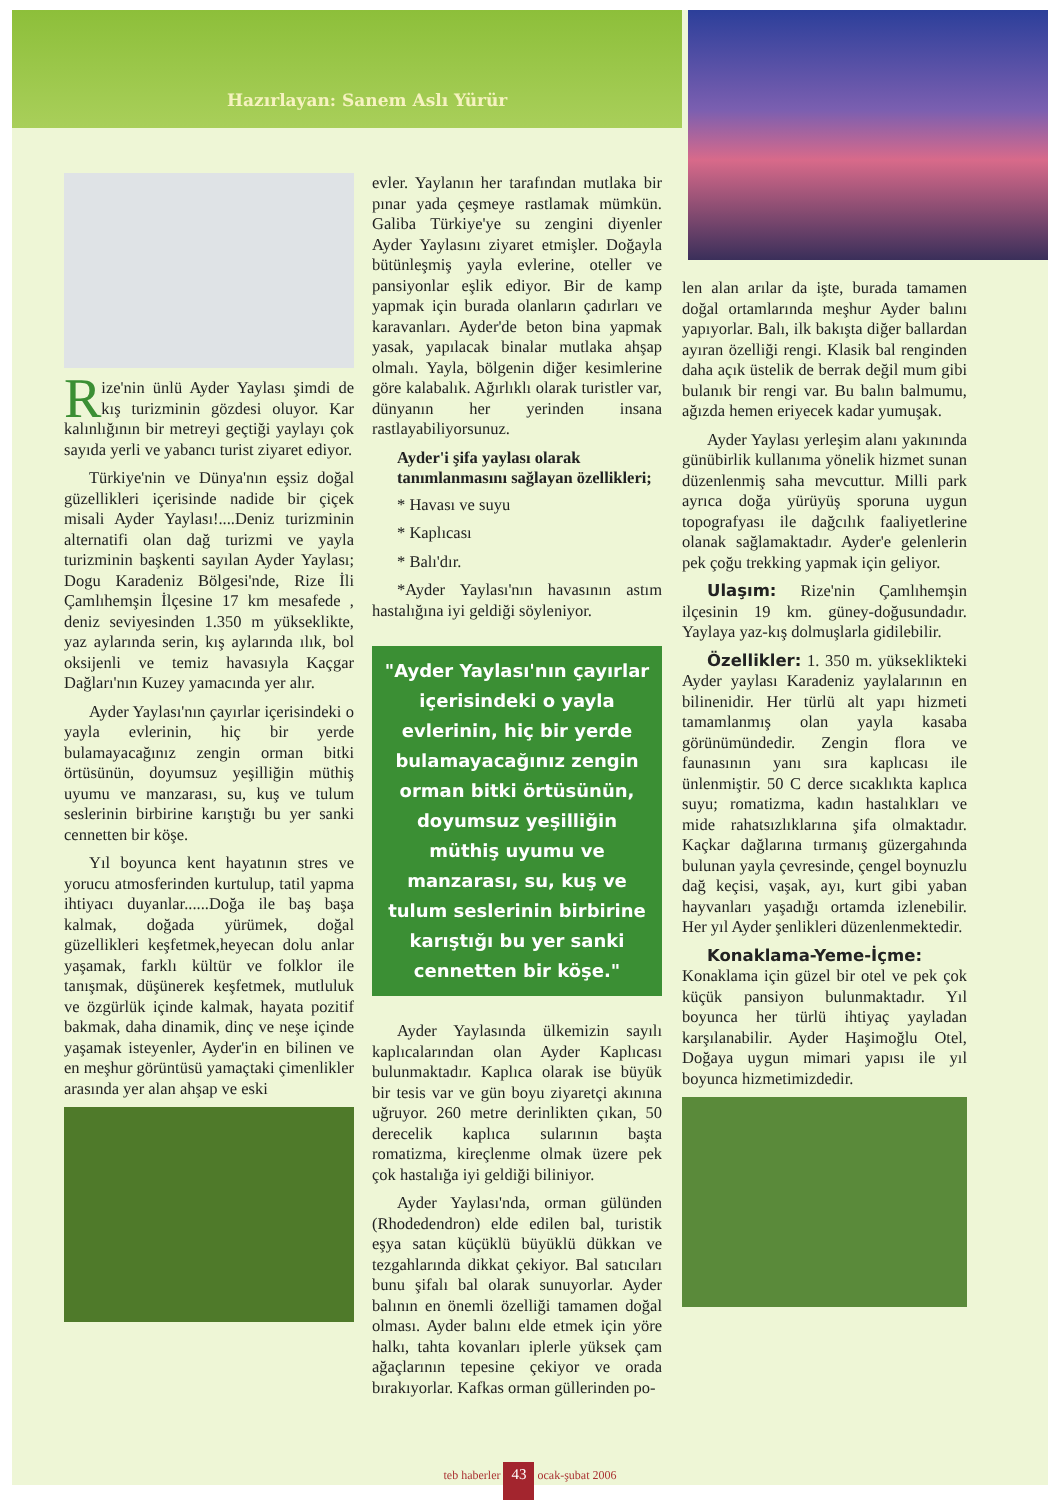Hazırlayan: Sanem Aslı Yürür
Rize'nin ünlü Ayder Yaylası şimdi de kış turizminin gözdesi oluyor. Kar kalınlığının bir metreyi geçtiği yaylayı çok sayıda yerli ve yabancı turist ziyaret ediyor.
Türkiye'nin ve Dünya'nın eşsiz doğal güzellikleri içerisinde nadide bir çiçek misali Ayder Yaylası!....Deniz turizminin alternatifi olan dağ turizmi ve yayla turizminin başkenti sayılan Ayder Yaylası; Dogu Karadeniz Bölgesi'nde, Rize İli Çamlıhemşin İlçesine 17 km mesafede , deniz seviyesinden 1.350 m yükseklikte, yaz aylarında serin, kış aylarında ılık, bol oksijenli ve temiz havasıyla Kaçgar Dağları'nın Kuzey yamacında yer alır.
Ayder Yaylası'nın çayırlar içerisindeki o yayla evlerinin, hiç bir yerde bulamayacağınız zengin orman bitki örtüsünün, doyumsuz yeşilliğin müthiş uyumu ve manzarası, su, kuş ve tulum seslerinin birbirine karıştığı bu yer sanki cennetten bir köşe.
Yıl boyunca kent hayatının stres ve yorucu atmosferinden kurtulup, tatil yapma ihtiyacı duyanlar......Doğa ile baş başa kalmak, doğada yürümek, doğal güzellikleri keşfetmek,heyecan dolu anlar yaşamak, farklı kültür ve folklor ile tanışmak, düşünerek keşfetmek, mutluluk ve özgürlük içinde kalmak, hayata pozitif bakmak, daha dinamik, dinç ve neşe içinde yaşamak isteyenler, Ayder'in en bilinen ve en meşhur görüntüsü yamaçtaki çimenlikler arasında yer alan ahşap ve eski
evler. Yaylanın her tarafından mutlaka bir pınar yada çeşmeye rastlamak mümkün. Galiba Türkiye'ye su zengini diyenler Ayder Yaylasını ziyaret etmişler. Doğayla bütünleşmiş yayla evlerine, oteller ve pansiyonlar eşlik ediyor. Bir de kamp yapmak için burada olanların çadırları ve karavanları. Ayder'de beton bina yapmak yasak, yapılacak binalar mutlaka ahşap olmalı. Yayla, bölgenin diğer kesimlerine göre kalabalık. Ağırlıklı olarak turistler var, dünyanın her yerinden insana rastlayabiliyorsunuz.
Ayder'i şifa yaylası olarak tanımlanmasını sağlayan özellikleri;
* Havası ve suyu
* Kaplıcası
* Balı'dır.
*Ayder Yaylası'nın havasının astım hastalığına iyi geldiği söyleniyor.
"Ayder Yaylası'nın çayırlar içerisindeki o yayla evlerinin, hiç bir yerde bulamayacağınız zengin orman bitki örtüsünün, doyumsuz yeşilliğin müthiş uyumu ve manzarası, su, kuş ve tulum seslerinin birbirine karıştığı bu yer sanki cennetten bir köşe."
Ayder Yaylasında ülkemizin sayılı kaplıcalarından olan Ayder Kaplıcası bulunmaktadır. Kaplıca olarak ise büyük bir tesis var ve gün boyu ziyaretçi akınına uğruyor. 260 metre derinlikten çıkan, 50 derecelik kaplıca sularının başta romatizma, kireçlenme olmak üzere pek çok hastalığa iyi geldiği biliniyor.
Ayder Yaylası'nda, orman gülünden (Rhodedendron) elde edilen bal, turistik eşya satan küçüklü büyüklü dükkan ve tezgahlarında dikkat çekiyor. Bal satıcıları bunu şifalı bal olarak sunuyorlar. Ayder balının en önemli özelliği tamamen doğal olması. Ayder balını elde etmek için yöre halkı, tahta kovanları iplerle yüksek çam ağaçlarının tepesine çekiyor ve orada bırakıyorlar. Kafkas orman güllerinden po-
len alan arılar da işte, burada tamamen doğal ortamlarında meşhur Ayder balını yapıyorlar. Balı, ilk bakışta diğer ballardan ayıran özelliği rengi. Klasik bal renginden daha açık üstelik de berrak değil mum gibi bulanık bir rengi var. Bu balın balmumu, ağızda hemen eriyecek kadar yumuşak.
Ayder Yaylası yerleşim alanı yakınında günübirlik kullanıma yönelik hizmet sunan düzenlenmiş saha mevcuttur. Milli park ayrıca doğa yürüyüş sporuna uygun topografyası ile dağcılık faaliyetlerine olanak sağlamaktadır. Ayder'e gelenlerin pek çoğu trekking yapmak için geliyor.
Ulaşım: Rize'nin Çamlıhemşin ilçesinin 19 km. güney-doğusundadır. Yaylaya yaz-kış dolmuşlarla gidilebilir.
Özellikler: 1. 350 m. yükseklikteki Ayder yaylası Karadeniz yaylalarının en bilinenidir. Her türlü alt yapı hizmeti tamamlanmış olan yayla kasaba görünümündedir. Zengin flora ve faunasının yanı sıra kaplıcası ile ünlenmiştir. 50 C derce sıcaklıkta kaplıca suyu; romatizma, kadın hastalıkları ve mide rahatsızlıklarına şifa olmaktadır. Kaçkar dağlarına tırmanış güzergahında bulunan yayla çevresinde, çengel boynuzlu dağ keçisi, vaşak, ayı, kurt gibi yaban hayvanları yaşadığı ortamda izlenebilir. Her yıl Ayder şenlikleri düzenlenmektedir.
Konaklama-Yeme-İçme: Konaklama için güzel bir otel ve pek çok küçük pansiyon bulunmaktadır. Yıl boyunca her türlü ihtiyaç yayladan karşılanabilir. Ayder Haşimoğlu Otel, Doğaya uygun mimari yapısı ile yıl boyunca hizmetimizdedir.
teb haberler 43 ocak-şubat 2006